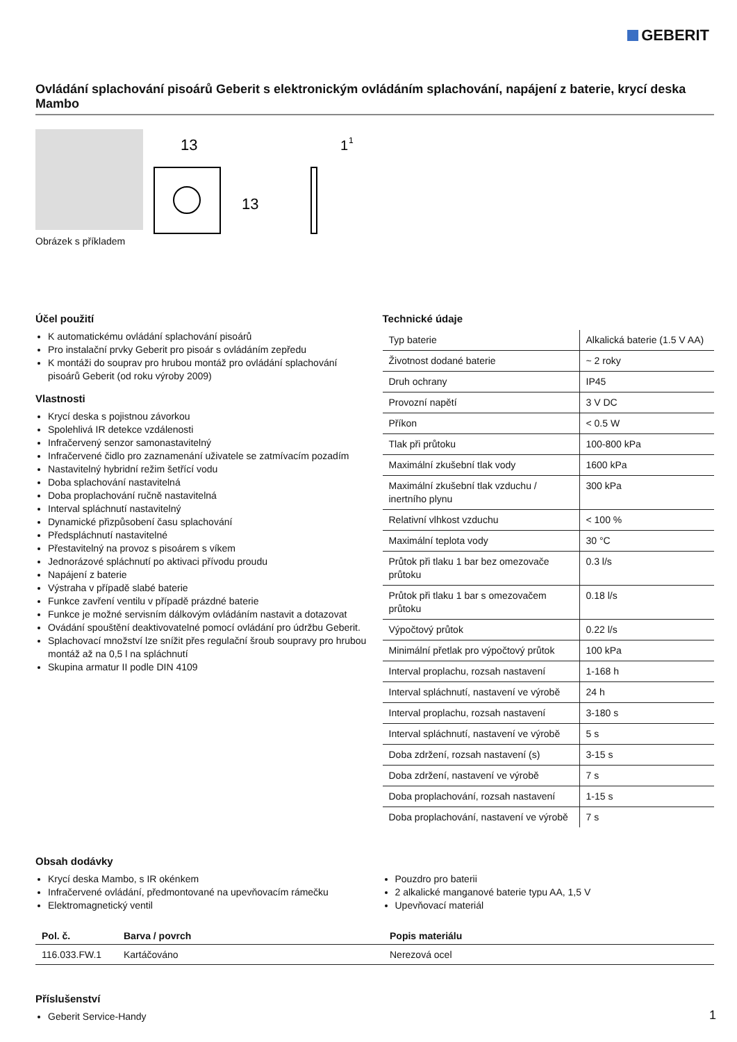GEBERIT
Ovládání splachování pisoárů Geberit s elektronickým ovládáním splachování, napájení z baterie, krycí deska Mambo
Obrázek s příkladem
13
13
1
1
Účel použití
K automatickému ovládání splachování pisoárů
Pro instalační prvky Geberit pro pisoár s ovládáním zepředu
K montáži do souprav pro hrubou montáž pro ovládání splachování pisoárů Geberit (od roku výroby 2009)
Vlastnosti
Krycí deska s pojistnou závorkou
Spolehlivá IR detekce vzdálenosti
Infračervený senzor samonastavitelný
Infračervené čidlo pro zaznamenání uživatele se zatmívacím pozadím
Nastavitelný hybridní režim šetřící vodu
Doba splachování nastavitelná
Doba proplachování ručně nastavitelná
Interval spláchnutí nastavitelný
Dynamické přizpůsobení času splachování
Předspláchnutí nastavitelné
Přestavitelný na provoz s pisoárem s víkem
Jednorázové spláchnutí po aktivaci přívodu proudu
Napájení z baterie
Výstraha v případě slabé baterie
Funkce zavření ventilu v případě prázdné baterie
Funkce je možné servisním dálkovým ovládáním nastavit a dotazovat
Ovádání spouštění deaktivovatelné pomocí ovládání pro údržbu Geberit.
Splachovací množství lze snížit přes regulační šroub soupravy pro hrubou montáž až na 0,5 l na spláchnutí
Skupina armatur II podle DIN 4109
Technické údaje
| Typ baterie | Alkalická baterie (1.5 V AA) |
| Životnost dodané baterie | ~ 2 roky |
| Druh ochrany | IP45 |
| Provozní napětí | 3 V DC |
| Příkon | < 0.5 W |
| Tlak při průtoku | 100-800 kPa |
| Maximální zkušební tlak vody | 1600 kPa |
| Maximální zkušební tlak vzduchu / inertního plynu | 300 kPa |
| Relativní vlhkost vzduchu | < 100 % |
| Maximální teplota vody | 30 °C |
| Průtok při tlaku 1 bar bez omezovače průtoku | 0.3 l/s |
| Průtok při tlaku 1 bar s omezovačem průtoku | 0.18 l/s |
| Výpočtový průtok | 0.22 l/s |
| Minimální přetlak pro výpočtový průtok | 100 kPa |
| Interval proplachu, rozsah nastavení | 1-168 h |
| Interval spláchnutí, nastavení ve výrobě | 24 h |
| Interval proplachu, rozsah nastavení | 3-180 s |
| Interval spláchnutí, nastavení ve výrobě | 5 s |
| Doba zdržení, rozsah nastavení (s) | 3-15 s |
| Doba zdržení, nastavení ve výrobě | 7 s |
| Doba proplachování, rozsah nastavení | 1-15 s |
| Doba proplachování, nastavení ve výrobě | 7 s |
Obsah dodávky
Krycí deska Mambo, s IR okénkem
Infračervené ovládání, předmontované na upevňovacím rámečku
Elektromagnetický ventil
Pouzdro pro baterii
2 alkalické manganové baterie typu AA, 1,5 V
Upevňovací materiál
| Pol. č. | Barva / povrch | Popis materiálu |
| --- | --- | --- |
| 116.033.FW.1 | Kartáčováno | Nerezová ocel |
Příslušenství
Geberit Service-Handy
1